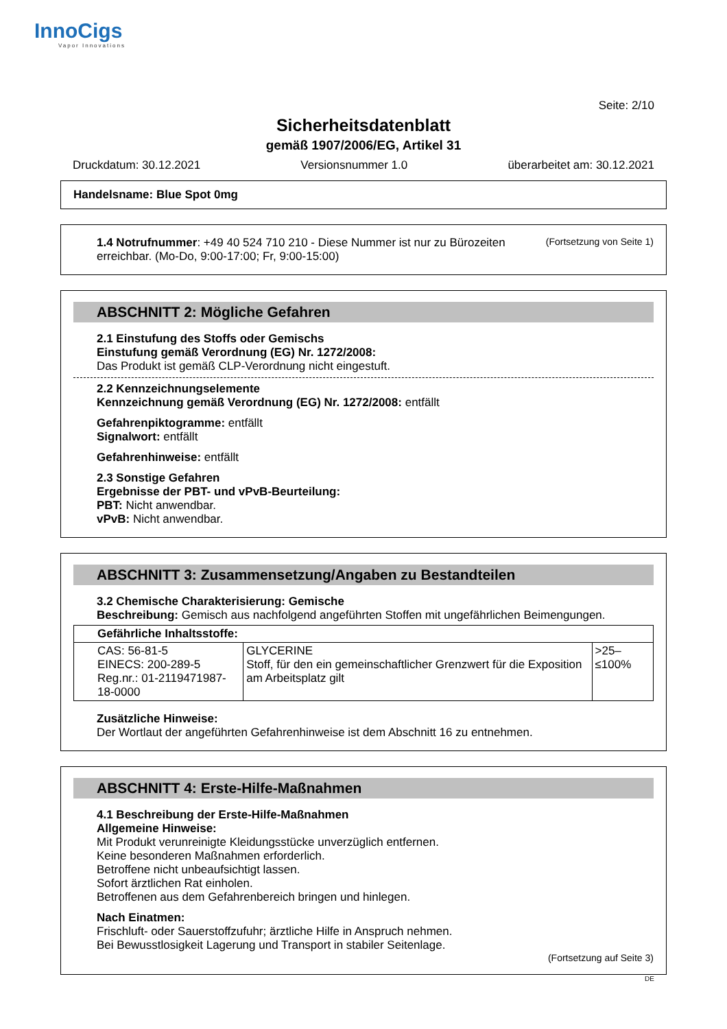InnoCigs
Vapor Innovations
Seite: 2/10
Sicherheitsdatenblatt
gemäß 1907/2006/EG, Artikel 31
Druckdatum: 30.12.2021 Versionsnummer 1.0 überarbeitet am: 30.12.2021
Handelsname: Blue Spot 0mg
(Fortsetzung von Seite 1)
1.4 Notrufnummer: +49 40 524 710 210 - Diese Nummer ist nur zu Bürozeiten erreichbar. (Mo-Do, 9:00-17:00; Fr, 9:00-15:00)
ABSCHNITT 2: Mögliche Gefahren
2.1 Einstufung des Stoffs oder Gemischs
Einstufung gemäß Verordnung (EG) Nr. 1272/2008:
Das Produkt ist gemäß CLP-Verordnung nicht eingestuft.
2.2 Kennzeichnungselemente
Kennzeichnung gemäß Verordnung (EG) Nr. 1272/2008: entfällt
Gefahrenpiktogramme: entfällt
Signalwort: entfällt
Gefahrenhinweise: entfällt
2.3 Sonstige Gefahren
Ergebnisse der PBT- und vPvB-Beurteilung:
PBT: Nicht anwendbar.
vPvB: Nicht anwendbar.
ABSCHNITT 3: Zusammensetzung/Angaben zu Bestandteilen
3.2 Chemische Charakterisierung: Gemische
Beschreibung: Gemisch aus nachfolgend angeführten Stoffen mit ungefährlichen Beimengungen.
| Gefährliche Inhaltsstoffe: | | |
| --- | --- | --- |
| CAS: 56-81-5 EINECS: 200-289-5 Reg.nr.: 01-2119471987-18-0000 | GLYCERINE Stoff, für den ein gemeinschaftlicher Grenzwert für die Exposition am Arbeitsplatz gilt | >25–≤100% |
Zusätzliche Hinweise:
Der Wortlaut der angeführten Gefahrenhinweise ist dem Abschnitt 16 zu entnehmen.
ABSCHNITT 4: Erste-Hilfe-Maßnahmen
4.1 Beschreibung der Erste-Hilfe-Maßnahmen
Allgemeine Hinweise:
Mit Produkt verunreinigte Kleidungsstücke unverzüglich entfernen.
Keine besonderen Maßnahmen erforderlich.
Betroffene nicht unbeaufsichtigt lassen.
Sofort ärztlichen Rat einholen.
Betroffenen aus dem Gefahrenbereich bringen und hinlegen.
Nach Einatmen:
Frischluft- oder Sauerstoffzufuhr; ärztliche Hilfe in Anspruch nehmen.
Bei Bewusstlosigkeit Lagerung und Transport in stabiler Seitenlage.
(Fortsetzung auf Seite 3)
DE